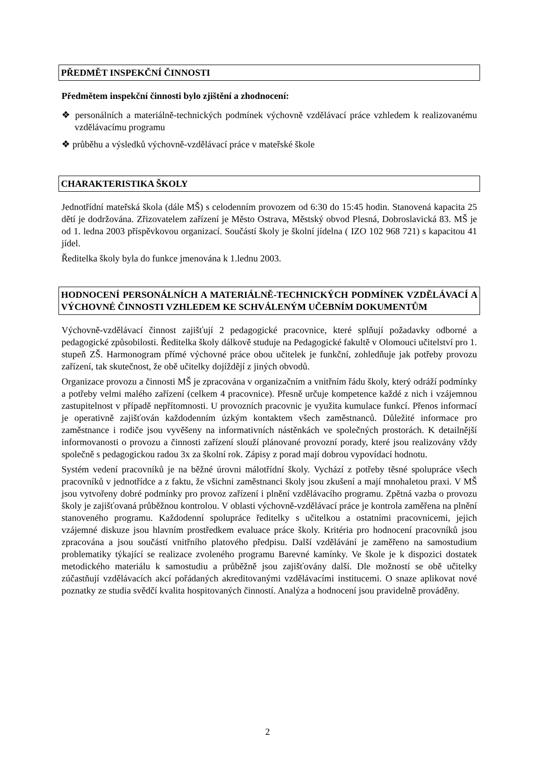PŘEDMĚT INSPEKČNÍ ČINNOSTI
Předmětem inspekční činnosti bylo zjištění a zhodnocení:
❖ personálních a materiálně-technických podmínek výchovně vzdělávací práce vzhledem k realizovanému vzdělávacímu programu
❖ průběhu a výsledků výchovně-vzdělávací práce v mateřské škole
CHARAKTERISTIKA ŠKOLY
Jednotřídní mateřská škola (dále MŠ) s celodenním provozem od 6:30 do 15:45 hodin. Stanovená kapacita 25 dětí je dodržována. Zřizovatelem zařízení je Město Ostrava, Městský obvod Plesná, Dobroslavická 83. MŠ je od 1. ledna 2003 příspěvkovou organizací. Součástí školy je školní jídelna ( IZO 102 968 721) s kapacitou 41 jídel.
Ředitelka školy byla do funkce jmenována k 1.lednu 2003.
HODNOCENÍ PERSONÁLNÍCH A MATERIÁLNĚ-TECHNICKÝCH PODMÍNEK VZDĚLÁVACÍ A VÝCHOVNÉ ČINNOSTI VZHLEDEM KE SCHVÁLENÝM UČEBNÍM DOKUMENTŮM
Výchovně-vzdělávací činnost zajišťují 2 pedagogické pracovnice, které splňují požadavky odborné a pedagogické způsobilosti. Ředitelka školy dálkově studuje na Pedagogické fakultě v Olomouci učitelství pro 1. stupeň ZŠ. Harmonogram přímé výchovné práce obou učitelek je funkční, zohledňuje jak potřeby provozu zařízení, tak skutečnost, že obě učitelky dojíždějí z jiných obvodů.
Organizace provozu a činnosti MŠ je zpracována v organizačním a vnitřním řádu školy, který odráží podmínky a potřeby velmi malého zařízení (celkem 4 pracovnice). Přesně určuje kompetence každé z nich i vzájemnou zastupitelnost v případě nepřítomnosti. U provozních pracovnic je využita kumulace funkcí. Přenos informací je operativně zajišťován každodenním úzkým kontaktem všech zaměstnanců. Důležité informace pro zaměstnance i rodiče jsou vyvěšeny na informativních nástěnkách ve společných prostorách. K detailnější informovanosti o provozu a činnosti zařízení slouží plánované provozní porady, které jsou realizovány vždy společně s pedagogickou radou 3x za školní rok. Zápisy z porad mají dobrou vypovídací hodnotu.
Systém vedení pracovníků je na běžné úrovni málotřídní školy. Vychází z potřeby těsné spolupráce všech pracovníků v jednotřídce a z faktu, že všichni zaměstnanci školy jsou zkušení a mají mnohaletou praxi. V MŠ jsou vytvořeny dobré podmínky pro provoz zařízení i plnění vzdělávacího programu. Zpětná vazba o provozu školy je zajišťovaná průběžnou kontrolou. V oblasti výchovně-vzdělávací práce je kontrola zaměřena na plnění stanoveného programu. Každodenní spolupráce ředitelky s učitelkou a ostatními pracovnicemi, jejich vzájemné diskuze jsou hlavním prostředkem evaluace práce školy. Kritéria pro hodnocení pracovníků jsou zpracována a jsou součástí vnitřního platového předpisu. Další vzdělávání je zaměřeno na samostudium problematiky týkající se realizace zvoleného programu Barevné kamínky. Ve škole je k dispozici dostatek metodického materiálu k samostudiu a průběžně jsou zajišťovány další. Dle možností se obě učitelky zúčastňují vzdělávacích akcí pořádaných akreditovanými vzdělávacími institucemi. O snaze aplikovat nové poznatky ze studia svědčí kvalita hospitovaných činností. Analýza a hodnocení jsou pravidelně prováděny.
2